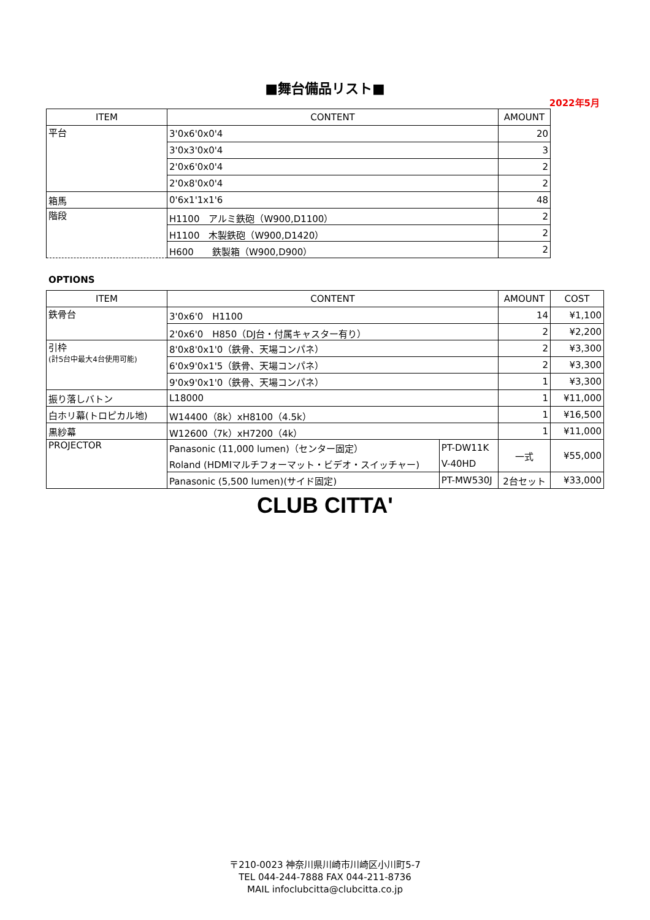■舞台備品リスト■
2022年5月
| ITEM | CONTENT | AMOUNT |
| --- | --- | --- |
| 平台 | 3'0x6'0x0'4 | 20 |
| | 3'0x3'0x0'4 | 3 |
| | 2'0x6'0x0'4 | 2 |
| | 2'0x8'0x0'4 | 2 |
| 箱馬 | 0'6x1'1x1'6 | 48 |
| 階段 | H1100 アルミ鉄砲（W900,D1100） | 2 |
| | H1100 木製鉄砲（W900,D1420） | 2 |
| | H600 鉄製箱（W900,D900） | 2 |
OPTIONS
| ITEM | CONTENT | | AMOUNT | COST |
| --- | --- | --- | --- | --- |
| 鉄骨台 | 3'0x6'0 H1100 | | 14 | ¥1,100 |
| | 2'0x6'0 H850（DJ台・付属キャスター有り） | | 2 | ¥2,200 |
| 引枠 (計5台中最大4台使用可能) | 8'0x8'0x1'0（鉄骨、天場コンパネ） | | 2 | ¥3,300 |
| | 6'0x9'0x1'5（鉄骨、天場コンパネ） | | 2 | ¥3,300 |
| | 9'0x9'0x1'0（鉄骨、天場コンパネ） | | 1 | ¥3,300 |
| 振り落しバトン | L18000 | | 1 | ¥11,000 |
| 白ホリ幕(トロピカル地) | W14400（8k）xH8100（4.5k） | | 1 | ¥16,500 |
| 黒紗幕 | W12600（7k）xH7200（4k） | | 1 | ¥11,000 |
| PROJECTOR | Panasonic (11,000 lumen)（センター固定） | PT-DW11K | 一式 | ¥55,000 |
| | Roland (HDMIマルチフォーマット・ビデオ・スイッチャー) | V-40HD | | |
| | Panasonic (5,500 lumen)(サイド固定) | PT-MW530J | 2台セット | ¥33,000 |
CLUB CITTA'
〒210-0023 神奈川県川崎市川崎区小川町5-7
TEL 044-244-7888 FAX 044-211-8736
MAIL infoclubcitta@clubcitta.co.jp